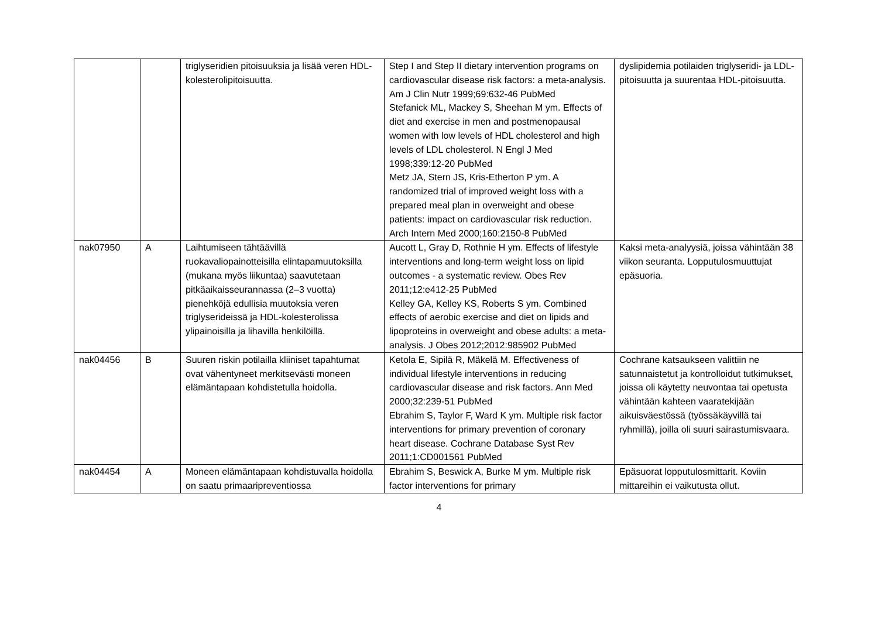| | | triglyseridien pitoisuuksia ja lisää veren HDL-kolesterolipitoisuutta. | Step I and Step II dietary intervention programs on cardiovascular disease risk factors: a meta-analysis. Am J Clin Nutr 1999;69:632-46 PubMed Stefanick ML, Mackey S, Sheehan M ym. Effects of diet and exercise in men and postmenopausal women with low levels of HDL cholesterol and high levels of LDL cholesterol. N Engl J Med 1998;339:12-20 PubMed Metz JA, Stern JS, Kris-Etherton P ym. A randomized trial of improved weight loss with a prepared meal plan in overweight and obese patients: impact on cardiovascular risk reduction. Arch Intern Med 2000;160:2150-8 PubMed | dyslipidemia potilaiden triglyseridi- ja LDL-pitoisuutta ja suurentaa HDL-pitoisuutta. |
| nak07950 | A | Laihtumiseen tähtäävillä ruokavaliopainotteisilla elintapamuutoksilla (mukana myös liikuntaa) saavutetaan pitkäaikaisseurannassa (2–3 vuotta) pienehköjä edullisia muutoksia veren triglyserideissä ja HDL-kolesterolissa ylipainoisilla ja lihavilla henkilöillä. | Aucott L, Gray D, Rothnie H ym. Effects of lifestyle interventions and long-term weight loss on lipid outcomes - a systematic review. Obes Rev 2011;12:e412-25 PubMed Kelley GA, Kelley KS, Roberts S ym. Combined effects of aerobic exercise and diet on lipids and lipoproteins in overweight and obese adults: a meta-analysis. J Obes 2012;2012:985902 PubMed | Kaksi meta-analyysiä, joissa vähintään 38 viikon seuranta. Lopputulosmuuttujat epäsuoria. |
| nak04456 | B | Suuren riskin potilailla kliiniset tapahtumat ovat vähentyneet merkitsevästi moneen elämäntapaan kohdistetulla hoidolla. | Ketola E, Sipilä R, Mäkelä M. Effectiveness of individual lifestyle interventions in reducing cardiovascular disease and risk factors. Ann Med 2000;32:239-51 PubMed Ebrahim S, Taylor F, Ward K ym. Multiple risk factor interventions for primary prevention of coronary heart disease. Cochrane Database Syst Rev 2011;1:CD001561 PubMed | Cochrane katsaukseen valittiin ne satunnaistetut ja kontrolloidut tutkimukset, joissa oli käytetty neuvontaa tai opetusta vähintään kahteen vaaratekijään aikuisväestössä (työssäkäyvillä tai ryhmillä), joilla oli suuri sairastumisvaara. |
| nak04454 | A | Moneen elämäntapaan kohdistuvalla hoidolla on saatu primaaripreventiossa | Ebrahim S, Beswick A, Burke M ym. Multiple risk factor interventions for primary | Epäsuorat lopputulosmittarit. Koviin mittareihin ei vaikutusta ollut. |
4